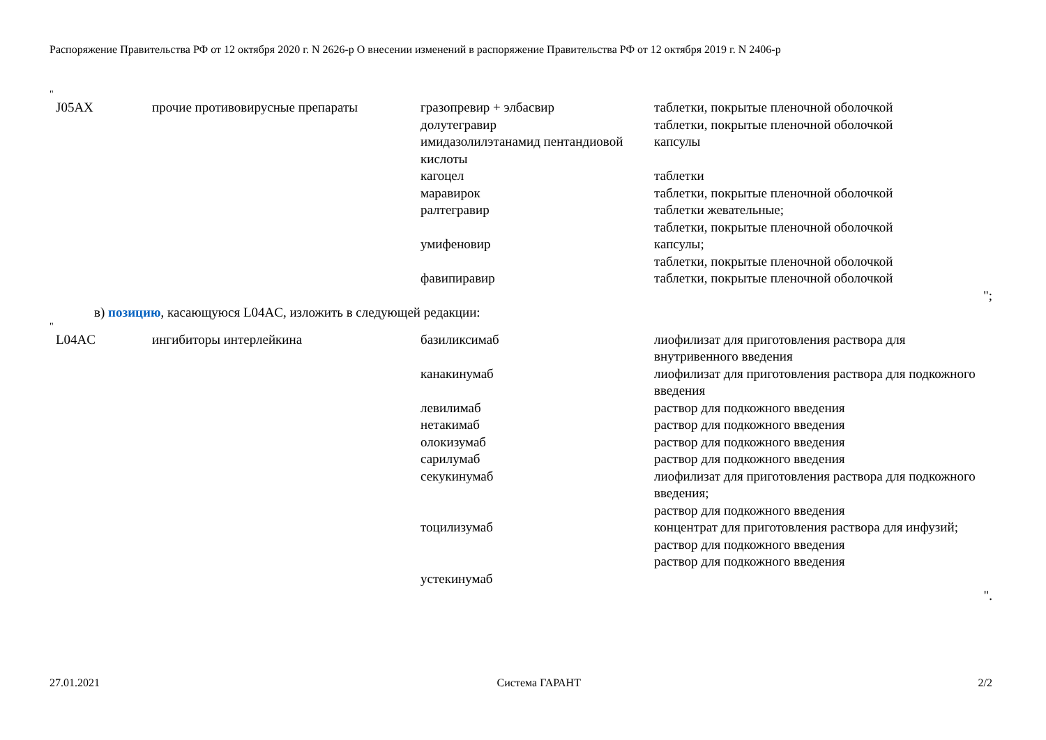Распоряжение Правительства РФ от 12 октября 2020 г. N 2626-р О внесении изменений в распоряжение Правительства РФ от 12 октября 2019 г. N 2406-р
"
| J05AX | прочие противовирусные препараты | гразопревир + элбасвир долутегравир имидазолилэтанамид пентандиовой кислоты кагоцел маравирок ралтегравир умифеновир фавипиравир | таблетки, покрытые пленочной оболочкой таблетки, покрытые пленочной оболочкой капсулы таблетки таблетки, покрытые пленочной оболочкой таблетки жевательные; таблетки, покрытые пленочной оболочкой капсулы; таблетки, покрытые пленочной оболочкой таблетки, покрытые пленочной оболочкой |
";
в) позицию, касающуюся L04AC, изложить в следующей редакции:
"
| L04AC | ингибиторы интерлейкина | базиликсимаб канакинумаб левилимаб нетакимаб олокизумаб сарилумаб секукинумаб тоцилизумаб устекинумаб | лиофилизат для приготовления раствора для внутривенного введения лиофилизат для приготовления раствора для подкожного введения раствор для подкожного введения раствор для подкожного введения раствор для подкожного введения раствор для подкожного введения лиофилизат для приготовления раствора для подкожного введения; раствор для подкожного введения концентрат для приготовления раствора для инфузий; раствор для подкожного введения раствор для подкожного введения |
".
27.01.2021 Система ГАРАНТ 2/2